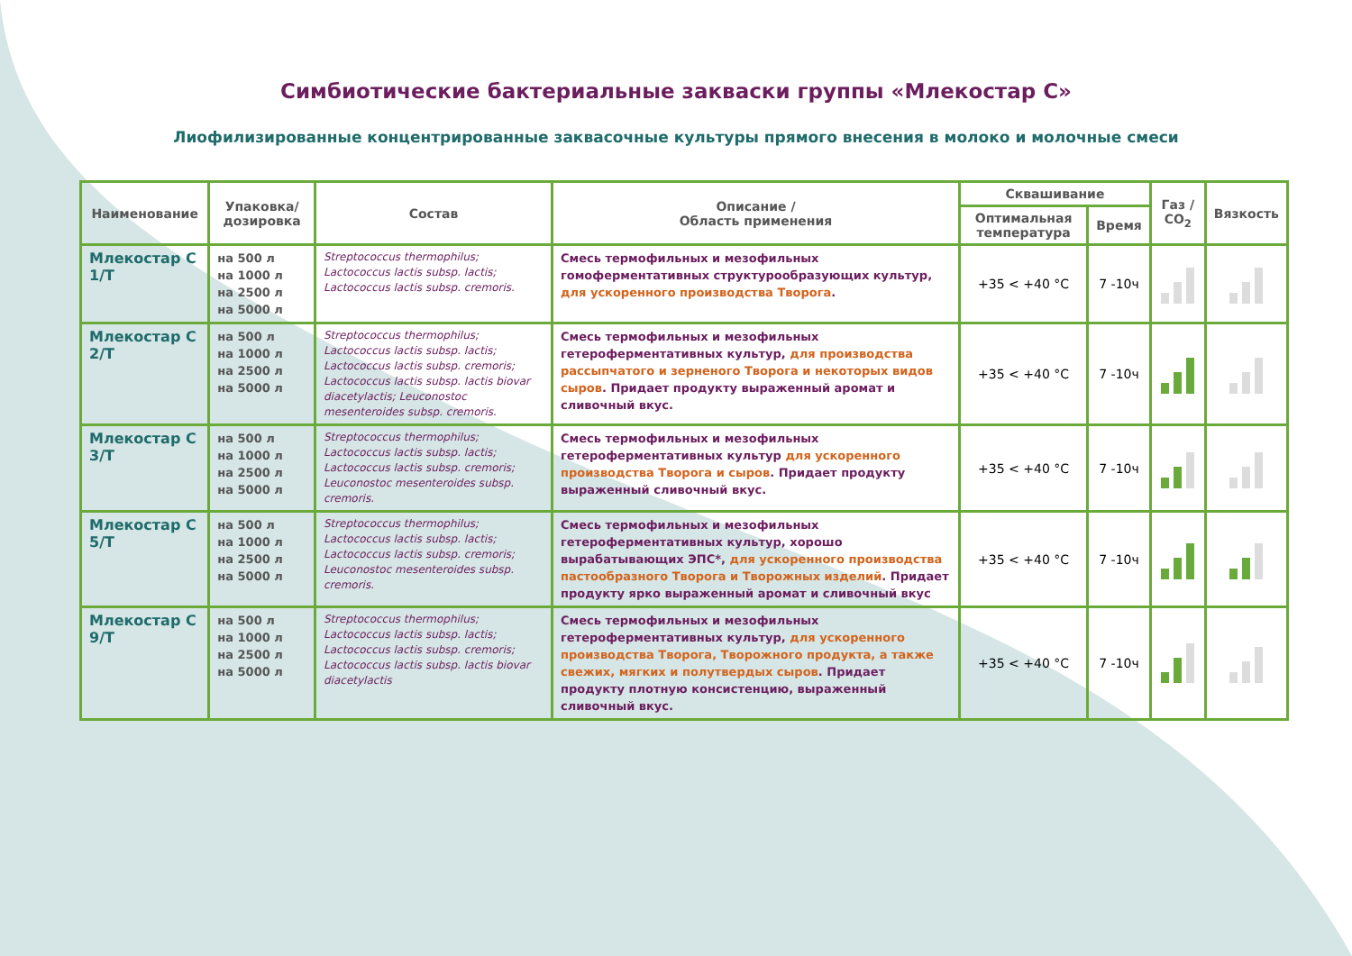Симбиотические бактериальные закваски группы «Млекостар С»
Лиофилизированные концентрированные заквасочные культуры прямого внесения в молоко и молочные смеси
| Наименование | Упаковка/ дозировка | Состав | Описание / Область применения | Сквашивание | | Газ / CO<sub>2</sub> | Вязкость |
| --- | --- | --- | --- | --- | --- | --- | --- |
| | | | | Оптимальная температура | Время | | |
| Млекостар С 1/Т | на 500 л на 1000 л на 2500 л на 5000 л | Streptococcus thermophilus; Lactococcus lactis subsp. lactis; Lactococcus lactis subsp. cremoris. | Смесь термофильных и мезофильных гомоферментативных структурообразующих культур, для ускоренного производства Творога . | +35 < +40 °C | 7 -10ч | | |
| Млекостар С 2/Т | на 500 л на 1000 л на 2500 л на 5000 л | Streptococcus thermophilus; Lactococcus lactis subsp. lactis; Lactococcus lactis subsp. cremoris; Lactococcus lactis subsp. lactis biovar diacetylactis; Leuconostoc mesenteroides subsp. cremoris. | Смесь термофильных и мезофильных гетероферментативных культур, для производства рассыпчатого и зерненого Творога и некоторых видов сыров . Придает продукту выраженный аромат и сливочный вкус. | +35 < +40 °C | 7 -10ч | | |
| Млекостар С 3/Т | на 500 л на 1000 л на 2500 л на 5000 л | Streptococcus thermophilus; Lactococcus lactis subsp. lactis; Lactococcus lactis subsp. cremoris; Leuconostoc mesenteroides subsp. cremoris. | Смесь термофильных и мезофильных гетероферментативных культур для ускоренного производства Творога и сыров . Придает продукту выраженный сливочный вкус. | +35 < +40 °C | 7 -10ч | | |
| Млекостар С 5/Т | на 500 л на 1000 л на 2500 л на 5000 л | Streptococcus thermophilus; Lactococcus lactis subsp. lactis; Lactococcus lactis subsp. cremoris; Leuconostoc mesenteroides subsp. cremoris. | Смесь термофильных и мезофильных гетероферментативных культур, хорошо вырабатывающих ЭПС*, для ускоренного производства пастообразного Творога и Творожных изделий . Придает продукту ярко выраженный аромат и сливочный вкус | +35 < +40 °C | 7 -10ч | | |
| Млекостар С 9/Т | на 500 л на 1000 л на 2500 л на 5000 л | Streptococcus thermophilus; Lactococcus lactis subsp. lactis; Lactococcus lactis subsp. cremoris; Lactococcus lactis subsp. lactis biovar diacetylactis | Смесь термофильных и мезофильных гетероферментативных культур, для ускоренного производства Творога, Творожного продукта, а также свежих, мягких и полутвердых сыров . Придает продукту плотную консистенцию, выраженный сливочный вкус. | +35 < +40 °C | 7 -10ч | | |